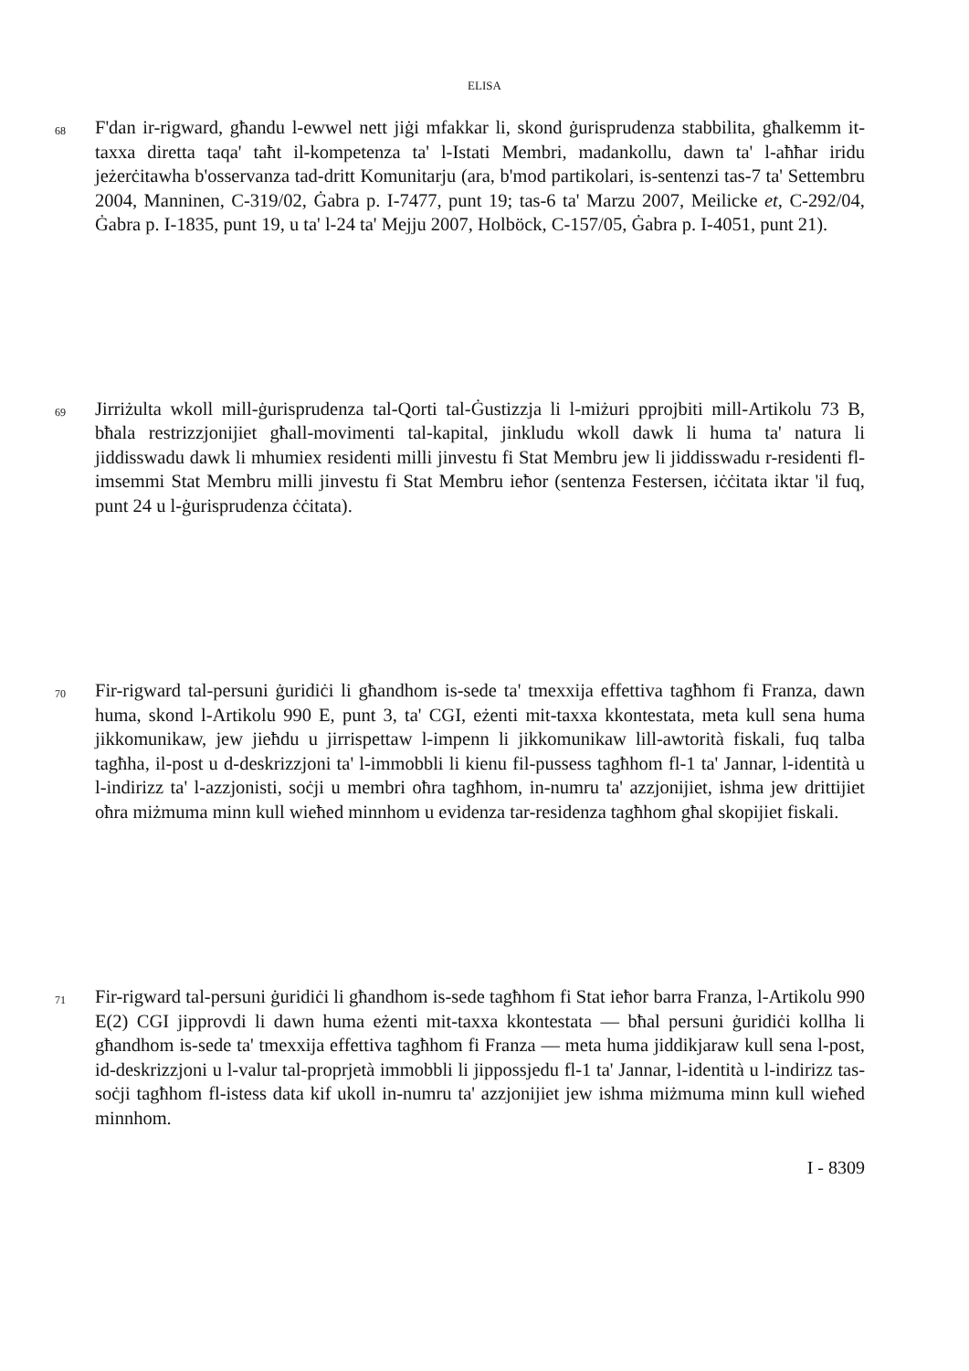ELISA
68
F'dan ir-rigward, għandu l-ewwel nett jiġi mfakkar li, skond ġurisprudenza stabbilita, għalkemm it-taxxa diretta taqa' taħt il-kompetenza ta' l-Istati Membri, madankollu, dawn ta' l-aħħar iridu jeżerċitawha b'osservanza tad-dritt Komunitarju (ara, b'mod partikolari, is-sentenzi tas-7 ta' Settembru 2004, Manninen, C-319/02, Ġabra p. I-7477, punt 19; tas-6 ta' Marzu 2007, Meilicke et, C-292/04, Ġabra p. I-1835, punt 19, u ta' l-24 ta' Mejju 2007, Holböck, C-157/05, Ġabra p. I-4051, punt 21).
69
Jirriżulta wkoll mill-ġurisprudenza tal-Qorti tal-Ġustizzja li l-miżuri pprojbiti mill-Artikolu 73 B, bħala restrizzjonijiet għall-movimenti tal-kapital, jinkludu wkoll dawk li huma ta' natura li jiddisswadu dawk li mhumiex residenti milli jinvestu fi Stat Membru jew li jiddisswadu r-residenti fl-imsemmi Stat Membru milli jinvestu fi Stat Membru ieħor (sentenza Festersen, iċċitata iktar 'il fuq, punt 24 u l-ġurisprudenza ċċitata).
70
Fir-rigward tal-persuni ġuridiċi li għandhom is-sede ta' tmexxija effettiva tagħhom fi Franza, dawn huma, skond l-Artikolu 990 E, punt 3, ta' CGI, eżenti mit-taxxa kkontestata, meta kull sena huma jikkomunikaw, jew jieħdu u jirrispettaw l-impenn li jikkomunikaw lill-awtorità fiskali, fuq talba tagħha, il-post u d-deskrizzjoni ta' l-immobbli li kienu fil-pussess tagħhom fl-1 ta' Jannar, l-identità u l-indirizz ta' l-azzjonisti, soċji u membri oħra tagħhom, in-numru ta' azzjonijiet, ishma jew drittijiet oħra miżmuma minn kull wieħed minnhom u evidenza tar-residenza tagħhom għal skopijiet fiskali.
71
Fir-rigward tal-persuni ġuridiċi li għandhom is-sede tagħhom fi Stat ieħor barra Franza, l-Artikolu 990 E(2) CGI jipprovdi li dawn huma eżenti mit-taxxa kkontestata — bħal persuni ġuridiċi kollha li għandhom is-sede ta' tmexxija effettiva tagħhom fi Franza — meta huma jiddikjaraw kull sena l-post, id-deskrizzjoni u l-valur tal-proprjetà immobbli li jippossjedu fl-1 ta' Jannar, l-identità u l-indirizz tas-soċji tagħhom fl-istess data kif ukoll in-numru ta' azzjonijiet jew ishma miżmuma minn kull wieħed minnhom.
I - 8309